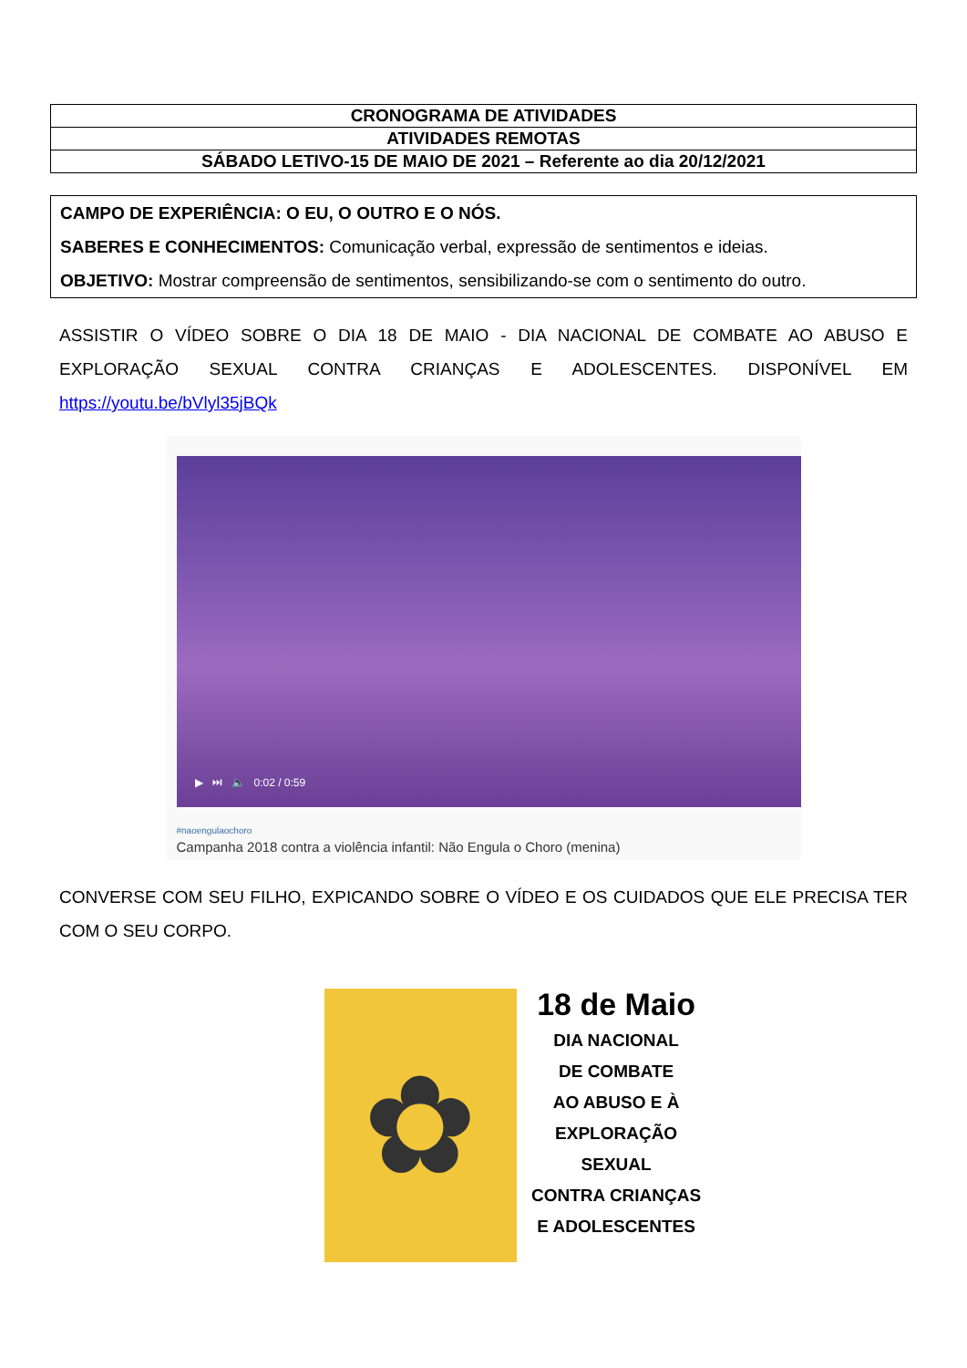| CRONOGRAMA DE ATIVIDADES |
| ATIVIDADES REMOTAS |
| SÁBADO LETIVO-15 DE MAIO DE 2021 – Referente ao dia 20/12/2021 |
CAMPO DE EXPERIÊNCIA: O EU, O OUTRO E O NÓS.
SABERES E CONHECIMENTOS: Comunicação verbal, expressão de sentimentos e ideias.
OBJETIVO: Mostrar compreensão de sentimentos, sensibilizando-se com o sentimento do outro.
ASSISTIR O VÍDEO SOBRE O DIA 18 DE MAIO - DIA NACIONAL DE COMBATE AO ABUSO E EXPLORAÇÃO SEXUAL CONTRA CRIANÇAS E ADOLESCENTES. DISPONÍVEL EM https://youtu.be/bVlyl35jBQk
▶ ⏭ 🔈 0:02 / 0:59
#naoengulaochoro
Campanha 2018 contra a violência infantil: Não Engula o Choro (menina)
CONVERSE COM SEU FILHO, EXPICANDO SOBRE O VÍDEO E OS CUIDADOS QUE ELE PRECISA TER COM O SEU CORPO.
✿
18 de Maio
DIA NACIONAL
DE COMBATE
AO ABUSO E À
EXPLORAÇÃO SEXUAL
CONTRA CRIANÇAS
E ADOLESCENTES